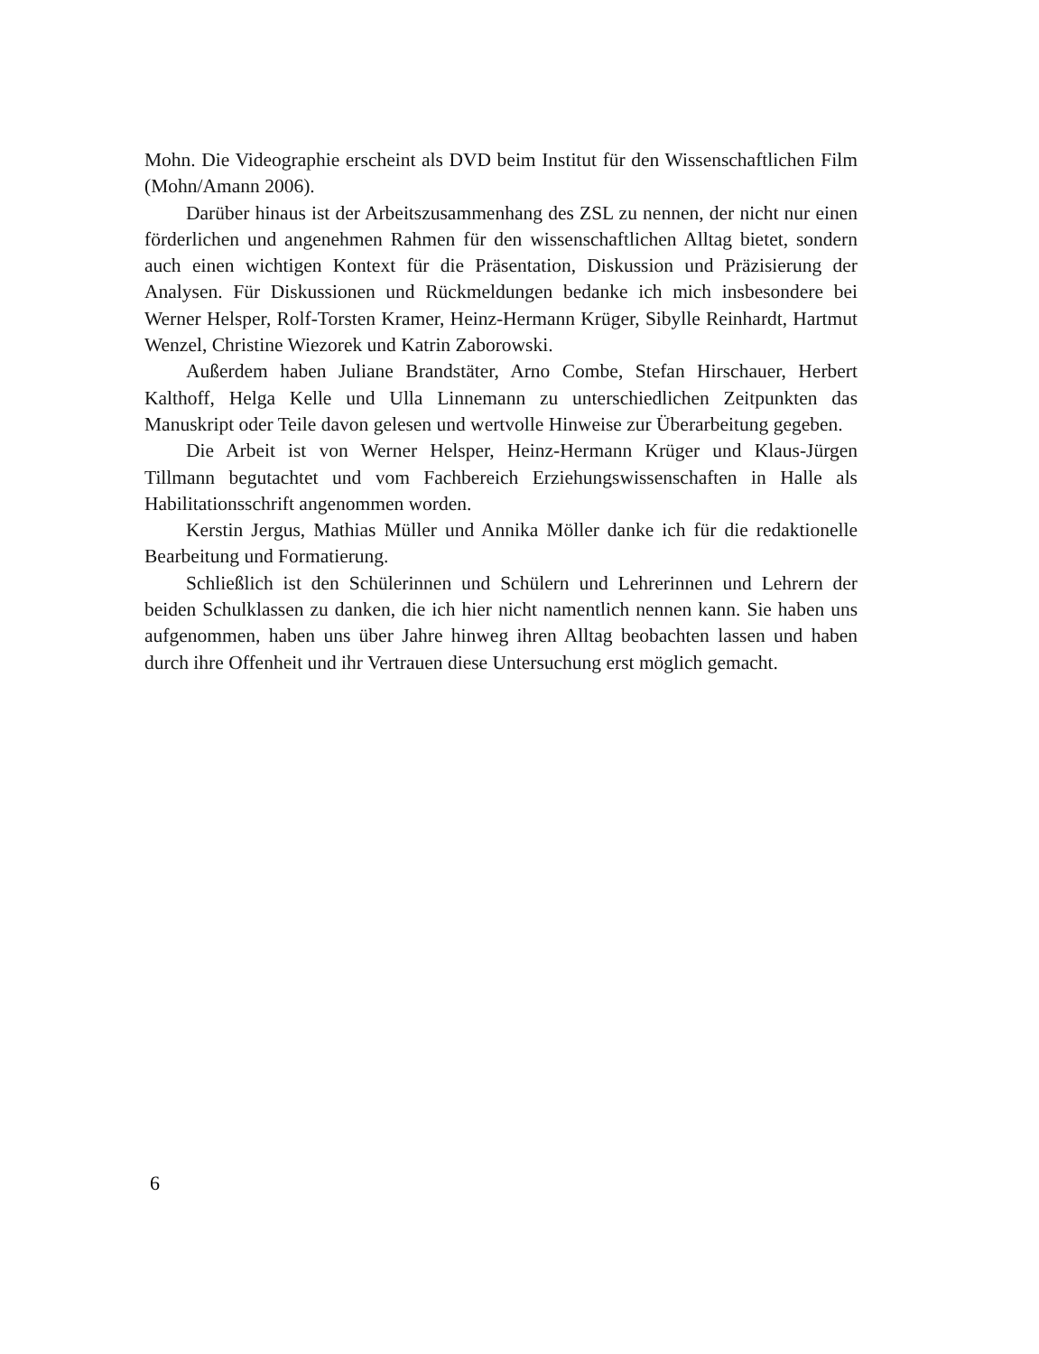Mohn. Die Videographie erscheint als DVD beim Institut für den Wissenschaftlichen Film (Mohn/Amann 2006).
Darüber hinaus ist der Arbeitszusammenhang des ZSL zu nennen, der nicht nur einen förderlichen und angenehmen Rahmen für den wissenschaftlichen Alltag bietet, sondern auch einen wichtigen Kontext für die Präsentation, Diskussion und Präzisierung der Analysen. Für Diskussionen und Rückmeldungen bedanke ich mich insbesondere bei Werner Helsper, Rolf-Torsten Kramer, Heinz-Hermann Krüger, Sibylle Reinhardt, Hartmut Wenzel, Christine Wiezorek und Katrin Zaborowski.
Außerdem haben Juliane Brandstäter, Arno Combe, Stefan Hirschauer, Herbert Kalthoff, Helga Kelle und Ulla Linnemann zu unterschiedlichen Zeitpunkten das Manuskript oder Teile davon gelesen und wertvolle Hinweise zur Überarbeitung gegeben.
Die Arbeit ist von Werner Helsper, Heinz-Hermann Krüger und Klaus-Jürgen Tillmann begutachtet und vom Fachbereich Erziehungswissenschaften in Halle als Habilitationsschrift angenommen worden.
Kerstin Jergus, Mathias Müller und Annika Möller danke ich für die redaktionelle Bearbeitung und Formatierung.
Schließlich ist den Schülerinnen und Schülern und Lehrerinnen und Lehrern der beiden Schulklassen zu danken, die ich hier nicht namentlich nennen kann. Sie haben uns aufgenommen, haben uns über Jahre hinweg ihren Alltag beobachten lassen und haben durch ihre Offenheit und ihr Vertrauen diese Untersuchung erst möglich gemacht.
6